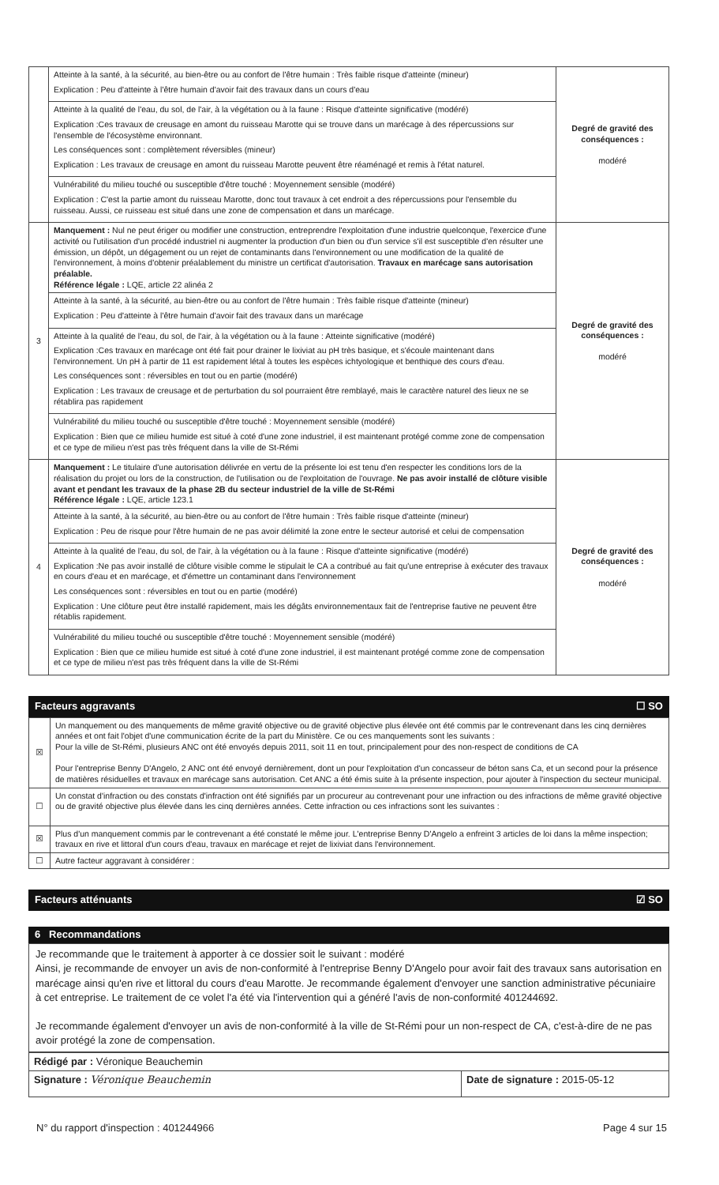| | Atteinte à la santé, à la sécurité, au bien-être ou au confort de l'être humain : Très faible risque d'atteinte (mineur) Explication : Peu d'atteinte à l'être humain d'avoir fait des travaux dans un cours d'eau | Degré de gravité des conséquences : modéré |
| | Atteinte à la qualité de l'eau, du sol, de l'air, à la végétation ou à la faune : Risque d'atteinte significative (modéré) Explication :Ces travaux de creusage en amont du ruisseau Marotte qui se trouve dans un marécage à des répercussions sur l'ensemble de l'écosystème environnant. Les conséquences sont : complètement réversibles (mineur) Explication : Les travaux de creusage en amont du ruisseau Marotte peuvent être réaménagé et remis à l'état naturel. | |
| | Vulnérabilité du milieu touché ou susceptible d'être touché : Moyennement sensible (modéré) Explication : C'est la partie amont du ruisseau Marotte, donc tout travaux à cet endroit a des répercussions pour l'ensemble du ruisseau. Aussi, ce ruisseau est situé dans une zone de compensation et dans un marécage. | |
| 3 | Manquement : Nul ne peut ériger ou modifier une construction, entreprendre l'exploitation d'une industrie quelconque, l'exercice d'une activité ou l'utilisation d'un procédé industriel ni augmenter la production d'un bien ou d'un service s'il est susceptible d'en résulter une émission, un dépôt, un dégagement ou un rejet de contaminants dans l'environnement ou une modification de la qualité de l'environnement, à moins d'obtenir préalablement du ministre un certificat d'autorisation. Travaux en marécage sans autorisation préalable. Référence légale : LQE, article 22 alinéa 2 | Degré de gravité des conséquences : modéré |
| | Atteinte à la santé, à la sécurité, au bien-être ou au confort de l'être humain : Très faible risque d'atteinte (mineur) Explication : Peu d'atteinte à l'être humain d'avoir fait des travaux dans un marécage | |
| | Atteinte à la qualité de l'eau, du sol, de l'air, à la végétation ou à la faune : Atteinte significative (modéré) Explication :Ces travaux en marécage ont été fait pour drainer le lixiviat au pH très basique, et s'écoule maintenant dans l'environnement. Un pH à partir de 11 est rapidement létal à toutes les espèces ichtyologique et benthique des cours d'eau. Les conséquences sont : réversibles en tout ou en partie (modéré) Explication : Les travaux de creusage et de perturbation du sol pourraient être remblayé, mais le caractère naturel des lieux ne se rétablira pas rapidement | |
| | Vulnérabilité du milieu touché ou susceptible d'être touché : Moyennement sensible (modéré) Explication : Bien que ce milieu humide est situé à coté d'une zone industriel, il est maintenant protégé comme zone de compensation et ce type de milieu n'est pas très fréquent dans la ville de St-Rémi | |
| 4 | Manquement : Le titulaire d'une autorisation délivrée en vertu de la présente loi est tenu d'en respecter les conditions lors de la réalisation du projet ou lors de la construction, de l'utilisation ou de l'exploitation de l'ouvrage. Ne pas avoir installé de clôture visible avant et pendant les travaux de la phase 2B du secteur industriel de la ville de St-Rémi Référence légale : LQE, article 123.1 | Degré de gravité des conséquences : modéré |
| | Atteinte à la santé, à la sécurité, au bien-être ou au confort de l'être humain : Très faible risque d'atteinte (mineur) Explication : Peu de risque pour l'être humain de ne pas avoir délimité la zone entre le secteur autorisé et celui de compensation | |
| | Atteinte à la qualité de l'eau, du sol, de l'air, à la végétation ou à la faune : Risque d'atteinte significative (modéré) Explication :Ne pas avoir installé de clôture visible comme le stipulait le CA a contribué au fait qu'une entreprise à exécuter des travaux en cours d'eau et en marécage, et d'émettre un contaminant dans l'environnement Les conséquences sont : réversibles en tout ou en partie (modéré) Explication : Une clôture peut être installé rapidement, mais les dégâts environnementaux fait de l'entreprise fautive ne peuvent être rétablis rapidement. | |
| | Vulnérabilité du milieu touché ou susceptible d'être touché : Moyennement sensible (modéré) Explication : Bien que ce milieu humide est situé à coté d'une zone industriel, il est maintenant protégé comme zone de compensation et ce type de milieu n'est pas très fréquent dans la ville de St-Rémi | |
Facteurs aggravants ☐ SO
| ☒ | Un manquement ou des manquements de même gravité objective ou de gravité objective plus élevée ont été commis par le contrevenant dans les cinq dernières années et ont fait l'objet d'une communication écrite de la part du Ministère. Ce ou ces manquements sont les suivants : Pour la ville de St-Rémi, plusieurs ANC ont été envoyés depuis 2011, soit 11 en tout, principalement pour des non-respect de conditions de CA Pour l'entreprise Benny D'Angelo, 2 ANC ont été envoyé dernièrement, dont un pour l'exploitation d'un concasseur de béton sans Ca, et un second pour la présence de matières résiduelles et travaux en marécage sans autorisation. Cet ANC a été émis suite à la présente inspection, pour ajouter à l'inspection du secteur municipal. |
| ☐ | Un constat d'infraction ou des constats d'infraction ont été signifiés par un procureur au contrevenant pour une infraction ou des infractions de même gravité objective ou de gravité objective plus élevée dans les cinq dernières années. Cette infraction ou ces infractions sont les suivantes : |
| ☒ | Plus d'un manquement commis par le contrevenant a été constaté le même jour. L'entreprise Benny D'Angelo a enfreint 3 articles de loi dans la même inspection; travaux en rive et littoral d'un cours d'eau, travaux en marécage et rejet de lixiviat dans l'environnement. |
| ☐ | Autre facteur aggravant à considérer : |
Facteurs atténuants ☑ SO
6 Recommandations
Je recommande que le traitement à apporter à ce dossier soit le suivant : modéré
Ainsi, je recommande de envoyer un avis de non-conformité à l'entreprise Benny D'Angelo pour avoir fait des travaux sans autorisation en marécage ainsi qu'en rive et littoral du cours d'eau Marotte. Je recommande également d'envoyer une sanction administrative pécuniaire à cet entreprise. Le traitement de ce volet l'a été via l'intervention qui a généré l'avis de non-conformité 401244692.
Je recommande également d'envoyer un avis de non-conformité à la ville de St-Rémi pour un non-respect de CA, c'est-à-dire de ne pas avoir protégé la zone de compensation.
| Rédigé par : Véronique Beauchemin | |
| Signature : Véronique Beauchemin | Date de signature : 2015-05-12 |
N° du rapport d'inspection : 401244966 Page 4 sur 15